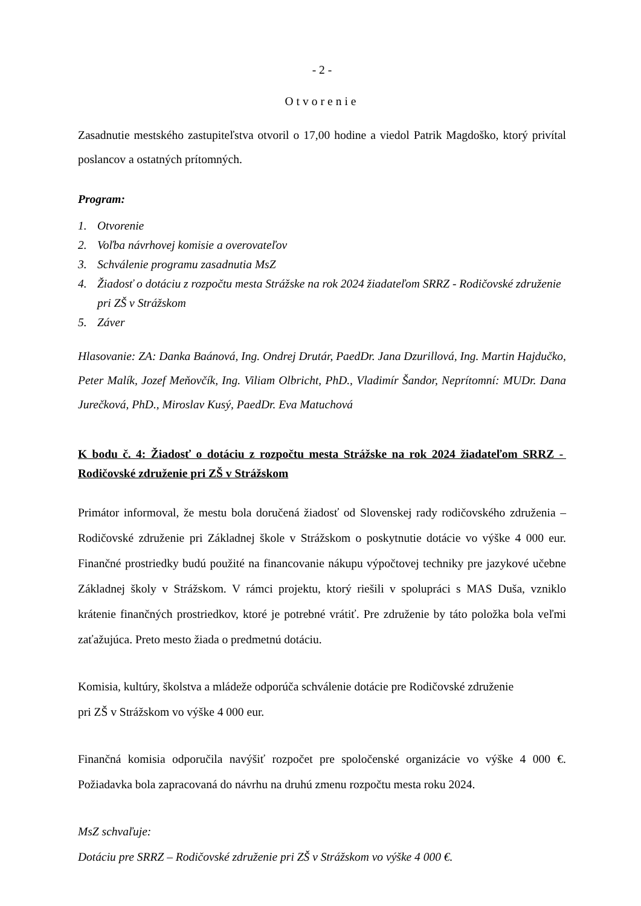- 2 -
Otvorenie
Zasadnutie mestského zastupiteľstva otvoril o 17,00 hodine a viedol Patrik Magdoško, ktorý privítal poslancov a ostatných prítomných.
Program:
1. Otvorenie
2. Voľba návrhovej komisie a overovateľov
3. Schválenie programu zasadnutia MsZ
4. Žiadosť o dotáciu z rozpočtu mesta Strážske na rok 2024 žiadateľom SRRZ - Rodičovské združenie pri ZŠ v Strážskom
5. Záver
Hlasovanie: ZA: Danka Baánová, Ing. Ondrej Drutár, PaedDr. Jana Dzurillová, Ing. Martin Hajdučko, Peter Malík, Jozef Meňovčík, Ing. Viliam Olbricht, PhD., Vladimír Šandor, Neprítomní: MUDr. Dana Jurečková, PhD., Miroslav Kusý, PaedDr. Eva Matuchová
K bodu č. 4: Žiadosť o dotáciu z rozpočtu mesta Strážske na rok 2024 žiadateľom SRRZ - Rodičovské združenie pri ZŠ v Strážskom
Primátor informoval, že mestu bola doručená žiadosť od Slovenskej rady rodičovského združenia – Rodičovské združenie pri Základnej škole v Strážskom o poskytnutie dotácie vo výške 4 000 eur. Finančné prostriedky budú použité na financovanie nákupu výpočtovej techniky pre jazykové učebne Základnej školy v Strážskom. V rámci projektu, ktorý riešili v spolupráci s MAS Duša, vzniklo krátenie finančných prostriedkov, ktoré je potrebné vrátiť. Pre združenie by táto položka bola veľmi zaťažujúca. Preto mesto žiada o predmetnú dotáciu.
Komisia, kultúry, školstva a mládeže odporúča schválenie dotácie pre Rodičovské združenie
pri ZŠ v Strážskom vo výške 4 000 eur.
Finančná komisia odporučila navýšiť rozpočet pre spoločenské organizácie vo výške 4 000 €. Požiadavka bola zapracovaná do návrhu na druhú zmenu rozpočtu mesta roku 2024.
MsZ schvaľuje:
Dotáciu pre SRRZ – Rodičovské združenie pri ZŠ v Strážskom vo výške 4 000 €.